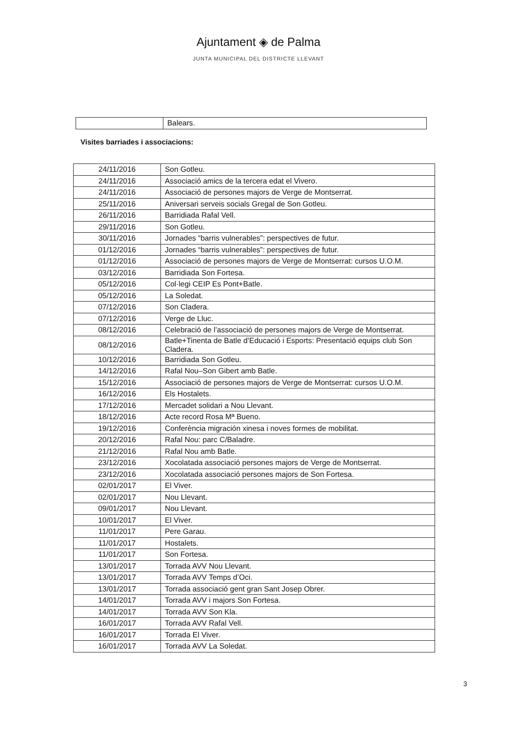Ajuntament ◈ de Palma
JUNTA MUNICIPAL DEL DISTRICTE LLEVANT
| | Balears. |
Visites barriades i associacions:
| 24/11/2016 | Son Gotleu. |
| 24/11/2016 | Associació amics de la tercera edat el Vivero. |
| 24/11/2016 | Associació de persones majors de Verge de Montserrat. |
| 25/11/2016 | Aniversari serveis socials Gregal de Son Gotleu. |
| 26/11/2016 | Barridiada Rafal Vell. |
| 29/11/2016 | Son Gotleu. |
| 30/11/2016 | Jornades “barris vulnerables”: perspectives de futur. |
| 01/12/2016 | Jornades “barris vulnerables”: perspectives de futur. |
| 01/12/2016 | Associació de persones majors de Verge de Montserrat: cursos U.O.M. |
| 03/12/2016 | Barridiada Son Fortesa. |
| 05/12/2016 | Col·legi CEIP Es Pont+Batle. |
| 05/12/2016 | La Soledat. |
| 07/12/2016 | Son Cladera. |
| 07/12/2016 | Verge de Lluc. |
| 08/12/2016 | Celebració de l’associació de persones majors de Verge de Montserrat. |
| 08/12/2016 | Batle+Tinenta de Batle d’Educació i Esports: Presentació equips club Son Cladera. |
| 10/12/2016 | Barridiada Son Gotleu. |
| 14/12/2016 | Rafal Nou–Son Gibert amb Batle. |
| 15/12/2016 | Associació de persones majors de Verge de Montserrat: cursos U.O.M. |
| 16/12/2016 | Els Hostalets. |
| 17/12/2016 | Mercadet solidari a Nou Llevant. |
| 18/12/2016 | Acte record Rosa Mª Bueno. |
| 19/12/2016 | Conferència migración xinesa i noves formes de mobilitat. |
| 20/12/2016 | Rafal Nou: parc C/Baladre. |
| 21/12/2016 | Rafal Nou amb Batle. |
| 23/12/2016 | Xocolatada associació persones majors de Verge de Montserrat. |
| 23/12/2016 | Xocolatada associació persones majors de Son Fortesa. |
| 02/01/2017 | El Viver. |
| 02/01/2017 | Nou Llevant. |
| 09/01/2017 | Nou Llevant. |
| 10/01/2017 | El Viver. |
| 11/01/2017 | Pere Garau. |
| 11/01/2017 | Hostalets. |
| 11/01/2017 | Son Fortesa. |
| 13/01/2017 | Torrada AVV Nou Llevant. |
| 13/01/2017 | Torrada AVV Temps d’Oci. |
| 13/01/2017 | Torrada associació gent gran Sant Josep Obrer. |
| 14/01/2017 | Torrada AVV i majors Son Fortesa. |
| 14/01/2017 | Torrada AVV Son Kla. |
| 16/01/2017 | Torrada AVV Rafal Vell. |
| 16/01/2017 | Torrada El Viver. |
| 16/01/2017 | Torrada AVV La Soledat. |
3